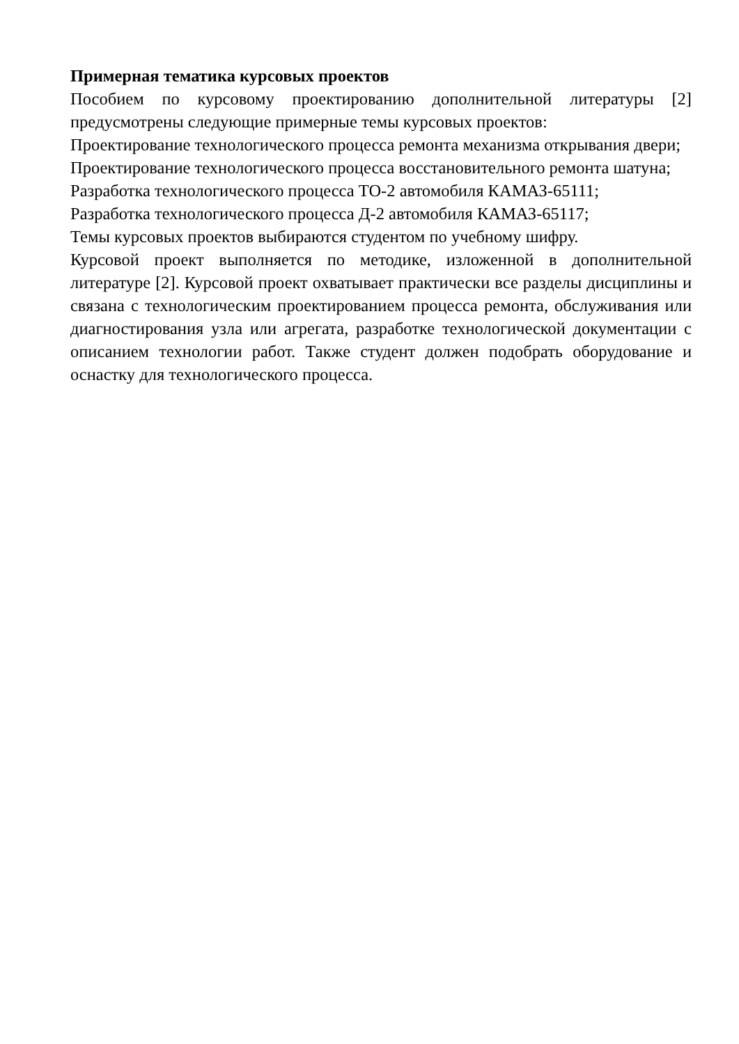Примерная тематика курсовых проектов
Пособием по курсовому проектированию дополнительной литературы [2] предусмотрены следующие примерные темы курсовых проектов:
Проектирование технологического процесса ремонта механизма открывания двери;
Проектирование технологического процесса восстановительного ремонта шатуна;
Разработка технологического процесса ТО-2 автомобиля КАМАЗ-65111;
Разработка технологического процесса Д-2 автомобиля КАМАЗ-65117;
Темы курсовых проектов выбираются студентом по учебному шифру.
Курсовой проект выполняется по методике, изложенной в дополнительной литературе [2]. Курсовой проект охватывает практически все разделы дисциплины и связана с технологическим проектированием процесса ремонта, обслуживания или диагностирования узла или агрегата, разработке технологической документации с описанием технологии работ. Также студент должен подобрать оборудование и оснастку для технологического процесса.